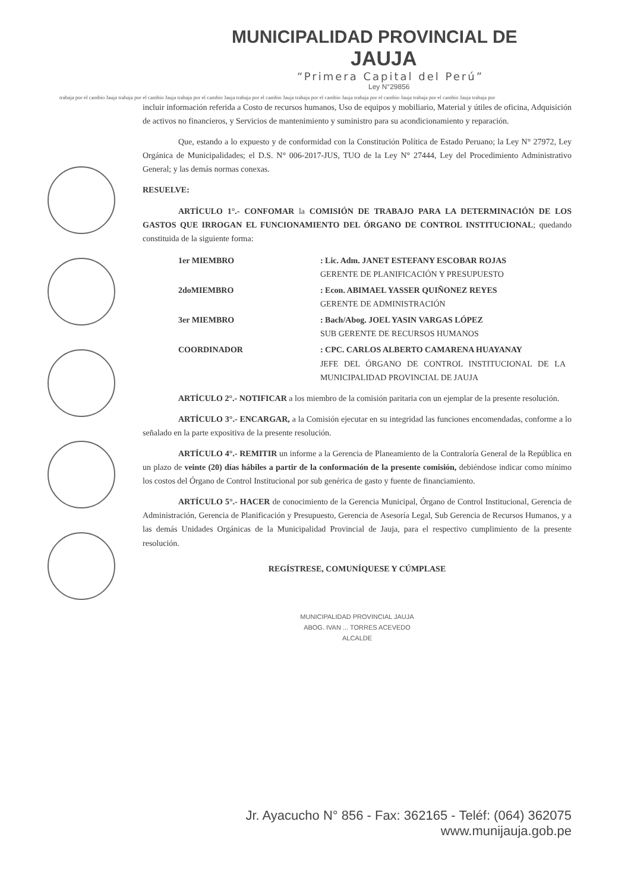MUNICIPALIDAD PROVINCIAL DE
JAUJA
“Primera Capital del Perú”
Ley N°29856
trabaja por el cambio Jauja trabaja por el cambio Jauja trabaja por el cambio Jauja trabaja por el cambio Jauja trabaja por el cambio Jauja trabaja por el cambio Jauja trabaja por el cambio Jauja trabaja por
incluir información referida a Costo de recursos humanos, Uso de equipos y mobiliario, Material y útiles de oficina, Adquisición de activos no financieros, y Servicios de mantenimiento y suministro para su acondicionamiento y reparación.
Que, estando a lo expuesto y de conformidad con la Constitución Política de Estado Peruano; la Ley N° 27972, Ley Orgánica de Municipalidades; el D.S. N° 006-2017-JUS, TUO de la Ley N° 27444, Ley del Procedimiento Administrativo General; y las demás normas conexas.
RESUELVE:
ARTÍCULO 1°.- CONFOMAR la COMISIÓN DE TRABAJO PARA LA DETERMINACIÓN DE LOS GASTOS QUE IRROGAN EL FUNCIONAMIENTO DEL ÓRGANO DE CONTROL INSTITUCIONAL; quedando constituida de la siguiente forma:
| 1er MIEMBRO | : Lic. Adm. JANET ESTEFANY ESCOBAR ROJAS GERENTE DE PLANIFICACIÓN Y PRESUPUESTO |
| 2doMIEMBRO | : Econ. ABIMAEL YASSER QUIÑONEZ REYES GERENTE DE ADMINISTRACIÓN |
| 3er MIEMBRO | : Bach/Abog. JOEL YASIN VARGAS LÓPEZ SUB GERENTE DE RECURSOS HUMANOS |
| COORDINADOR | : CPC. CARLOS ALBERTO CAMARENA HUAYANAY JEFE DEL ÓRGANO DE CONTROL INSTITUCIONAL DE LA MUNICIPALIDAD PROVINCIAL DE JAUJA |
ARTÍCULO 2°.- NOTIFICAR a los miembro de la comisión paritaria con un ejemplar de la presente resolución.
ARTÍCULO 3°.- ENCARGAR, a la Comisión ejecutar en su integridad las funciones encomendadas, conforme a lo señalado en la parte expositiva de la presente resolución.
ARTÍCULO 4°.- REMITIR un informe a la Gerencia de Planeamiento de la Contraloría General de la República en un plazo de veinte (20) días hábiles a partir de la conformación de la presente comisión, debiéndose indicar como mínimo los costos del Órgano de Control Institucional por sub genérica de gasto y fuente de financiamiento.
ARTÍCULO 5°.- HACER de conocimiento de la Gerencia Municipal, Órgano de Control Institucional, Gerencia de Administración, Gerencia de Planificación y Presupuesto, Gerencia de Asesoría Legal, Sub Gerencia de Recursos Humanos, y a las demás Unidades Orgánicas de la Municipalidad Provincial de Jauja, para el respectivo cumplimiento de la presente resolución.
REGÍSTRESE, COMUNÍQUESE Y CÚMPLASE
MUNICIPALIDAD PROVINCIAL JAUJA
ABOG. IVAN ... TORRES ACEVEDO
ALCALDE
Jr. Ayacucho N° 856 - Fax: 362165 - Teléf: (064) 362075
www.munijauja.gob.pe